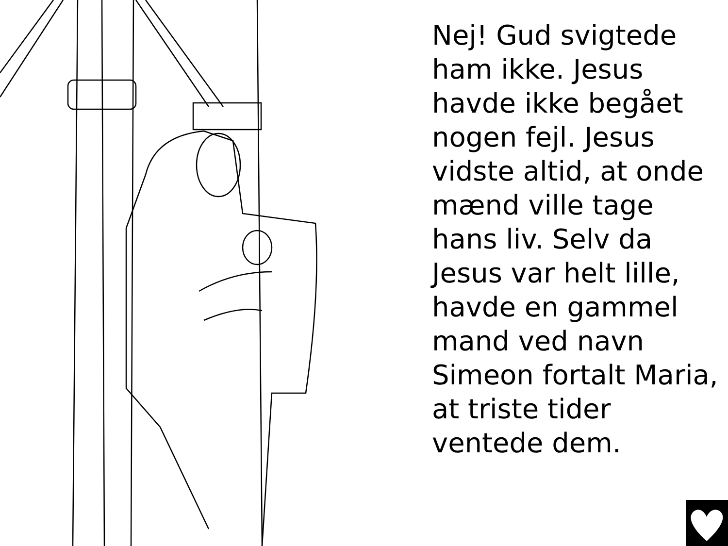Nej! Gud svigtede ham ikke. Jesus havde ikke begået nogen fejl. Jesus vidste altid, at onde mænd ville tage hans liv. Selv da Jesus var helt lille, havde en gammel mand ved navn Simeon fortalt Maria, at triste tider ventede dem.